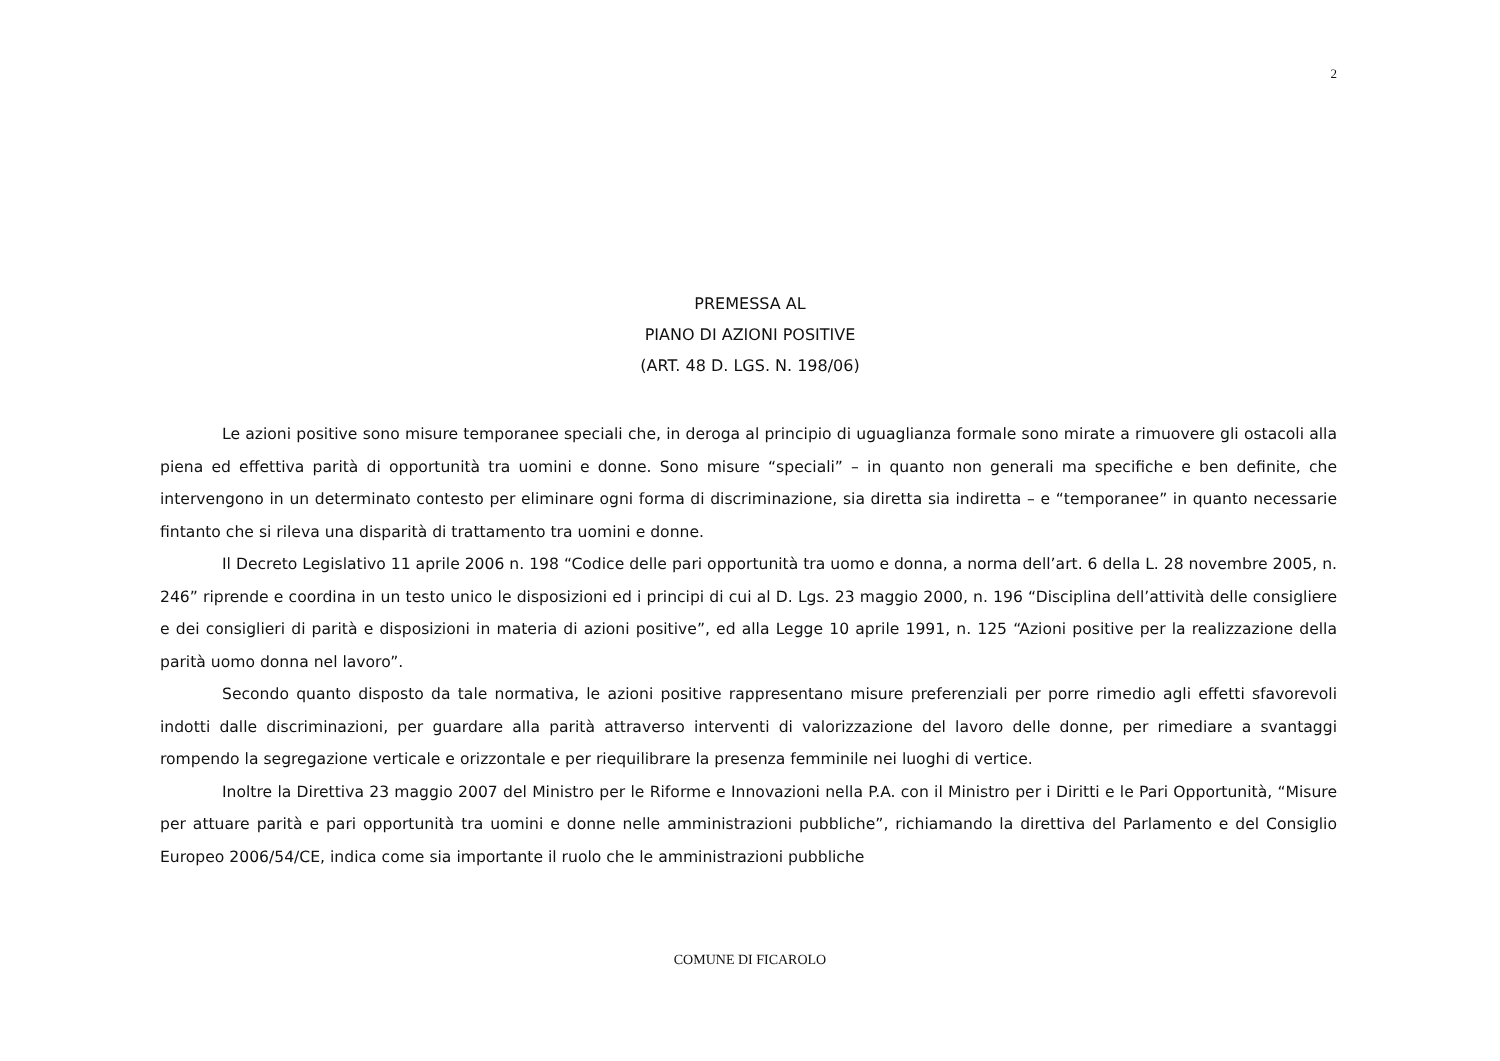2
PREMESSA AL
PIANO DI AZIONI POSITIVE
(ART. 48 D. LGS. N. 198/06)
Le azioni positive sono misure temporanee speciali che, in deroga al principio di uguaglianza formale sono mirate a rimuovere gli ostacoli alla piena ed effettiva parità di opportunità tra uomini e donne. Sono misure “speciali” – in quanto non generali ma specifiche e ben definite, che intervengono in un determinato contesto per eliminare ogni forma di discriminazione, sia diretta sia indiretta – e “temporanee” in quanto necessarie fintanto che si rileva una disparità di trattamento tra uomini e donne.
Il Decreto Legislativo 11 aprile 2006 n. 198 “Codice delle pari opportunità tra uomo e donna, a norma dell’art. 6 della L. 28 novembre 2005, n. 246” riprende e coordina in un testo unico le disposizioni ed i principi di cui al D. Lgs. 23 maggio 2000, n. 196 “Disciplina dell’attività delle consigliere e dei consiglieri di parità e disposizioni in materia di azioni positive”, ed alla Legge 10 aprile 1991, n. 125 “Azioni positive per la realizzazione della parità uomo donna nel lavoro”.
Secondo quanto disposto da tale normativa, le azioni positive rappresentano misure preferenziali per porre rimedio agli effetti sfavorevoli indotti dalle discriminazioni, per guardare alla parità attraverso interventi di valorizzazione del lavoro delle donne, per rimediare a svantaggi rompendo la segregazione verticale e orizzontale e per riequilibrare la presenza femminile nei luoghi di vertice.
Inoltre la Direttiva 23 maggio 2007 del Ministro per le Riforme e Innovazioni nella P.A. con il Ministro per i Diritti e le Pari Opportunità, “Misure per attuare parità e pari opportunità tra uomini e donne nelle amministrazioni pubbliche”, richiamando la direttiva del Parlamento e del Consiglio Europeo 2006/54/CE, indica come sia importante il ruolo che le amministrazioni pubbliche
COMUNE DI FICAROLO